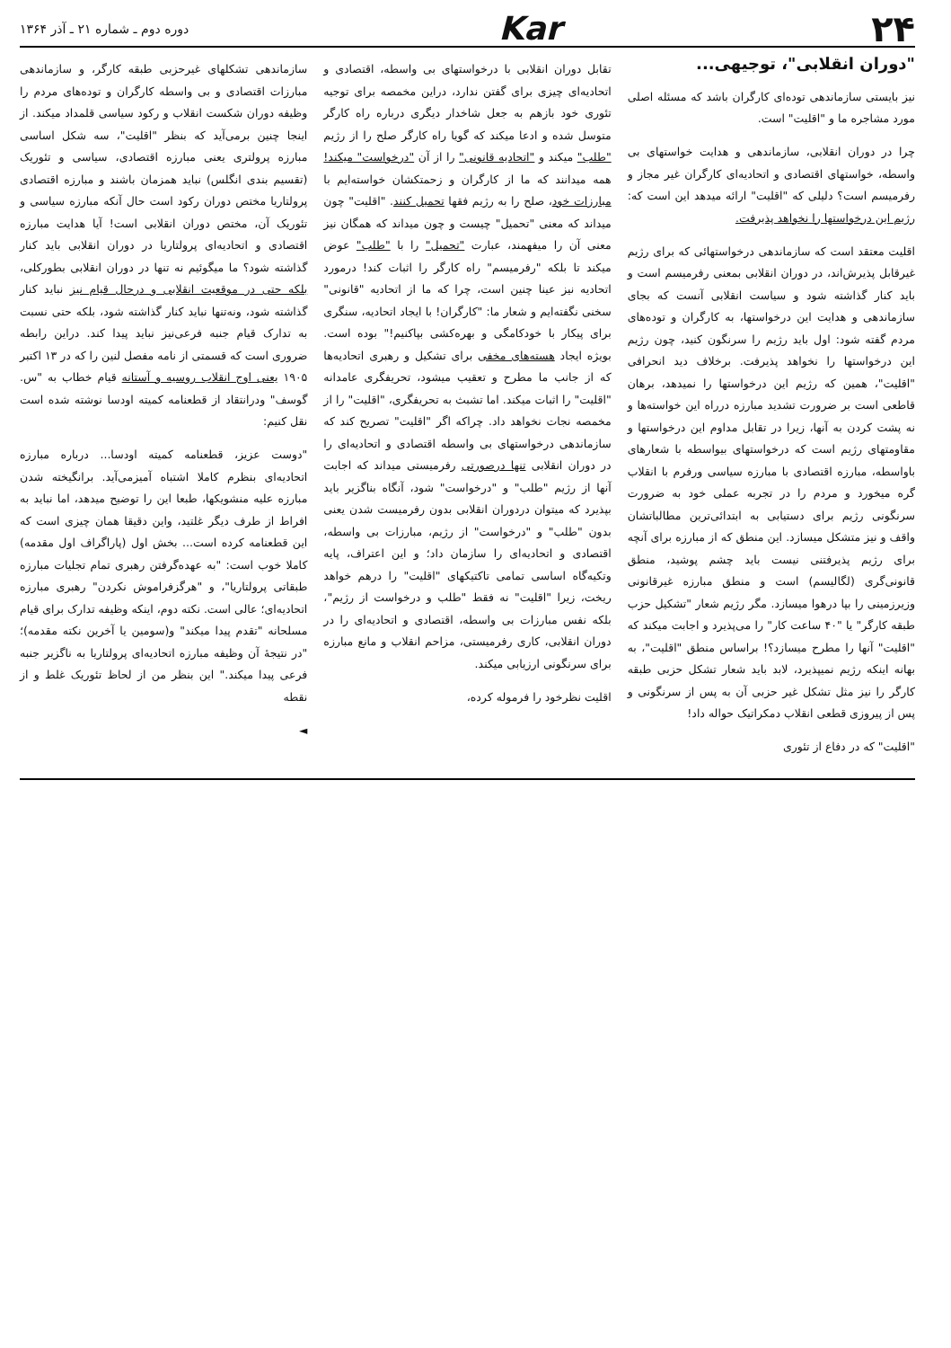۲۴ Kar
دوره دوم ـ شماره ۲۱ ـ آذر ۱۳۶۴
"دوران انقلابی"، توجیهی...
نیز بایستی سازماندهی توده‌ای کارگران باشد که مسئله اصلی مورد مشاجره ما و "اقلیت" است.
چرا در دوران انقلابی، سازماندهی و هدایت خواستهای بی واسطه، خواستهای اقتصادی و اتحادیه‌ای کارگران غیر مجاز و رفرمیسم است؟ دلیلی که "اقلیت" ارائه میدهد این است که: رژیم این درخواستها را نخواهد پذیرفت.
اقلیت معتقد است که سازماندهی درخواستهائی که برای رژیم غیرقابل پذیرش‌اند، در دوران انقلابی بمعنی رفرمیسم است و باید کنار گذاشته شود و سیاست انقلابی آنست که بجای سازماندهی و هدایت این درخواستها، به کارگران و توده‌های مردم گفته شود: اول باید رژیم را سرنگون کنید، چون رژیم این درخواستها را نخواهد پذیرفت. برخلاف دید انحرافی "اقلیت"، همین که رژیم این درخواستها را نمیدهد، برهان قاطعی است بر ضرورت تشدید مبارزه درراه این خواسته‌ها و نه پشت کردن به آنها، زیرا در تقابل مداوم این درخواستها و مقاومتهای رژیم است که درخواستهای بیواسطه با شعارهای باواسطه، مبارزه اقتصادی با مبارزه سیاسی ورفرم با انقلاب گره میخورد و مردم را در تجربه عملی خود به ضرورت سرنگونی رژیم برای دستیابی به ابتدائی‌ترین مطالباتشان واقف و نیز متشکل میسازد. این منطق که از مبارزه برای آنچه برای رژیم پذیرفتنی نیست باید چشم پوشید، منطق قانونی‌گری (لگالیسم) است و منطق مبارزه غیرقانونی وزیرزمینی را بپا درهوا میسازد. مگر رژیم شعار "تشکیل حزب طبقه کارگر" یا "۴۰ ساعت کار" را می‌پذیرد و اجابت میکند که "اقلیت" آنها را مطرح میسازد؟! براساس منطق "اقلیت"، به بهانه اینکه رژیم نمیپذیرد، لابد باید شعار تشکل حزبی طبقه کارگر را نیز مثل تشکل غیر حزبی آن به پس از سرنگونی و پس از پیروزی قطعی انقلاب دمکراتیک حواله داد!
"اقلیت" که در دفاع از تئوری
تقابل دوران انقلابی با درخواستهای بی واسطه، اقتصادی و اتحادیه‌ای چیزی برای گفتن ندارد، دراین مخمصه برای توجیه تئوری خود بازهم به جعل شاخدار دیگری درباره راه کارگر متوسل شده و ادعا میکند که گویا راه کارگر صلح را از رژیم "طلب" میکند و "اتحادیه قانونی" را از آن "درخواست" میکند! همه میدانند که ما از کارگران و زحمتکشان خواسته‌ایم با مبارزات خود، صلح را به رژیم فقها تحمیل کنند. "اقلیت" چون میداند که معنی "تحمیل" چیست و چون میداند که همگان نیز معنی آن را میفهمند، عبارت "تحمیل" را با "طلب" عوض میکند تا بلکه "رفرمیسم" راه کارگر را اثبات کند! درمورد اتحادیه نیز عینا چنین است، چرا که ما از اتحادیه "قانونی" سخنی نگفته‌ایم و شعار ما: "کارگران! با ایجاد اتحادیه، سنگری برای پیکار با خودکامگی و بهره‌کشی بپاکنیم!" بوده است. بویژه ایجاد هسته‌های مخفی برای تشکیل و رهبری اتحادیه‌ها که از جانب ما مطرح و تعقیب میشود، تحریفگری عامدانه "اقلیت" را اثبات میکند. اما تشبث به تحریفگری، "اقلیت" را از مخمصه نجات نخواهد داد. چراکه اگر "اقلیت" تصریح کند که سازماندهی درخواستهای بی واسطه اقتصادی و اتحادیه‌ای را در دوران انقلابی تنها درصورتی رفرمیستی میداند که اجابت آنها از رژیم "طلب" و "درخواست" شود، آنگاه بناگزیر باید بپذیرد که میتوان دردوران انقلابی بدون رفرمیست شدن یعنی بدون "طلب" و "درخواست" از رژیم، مبارزات بی واسطه، اقتصادی و اتحادیه‌ای را سازمان داد؛ و این اعتراف، پایه وتکیه‌گاه اساسی تمامی تاکتیکهای "اقلیت" را درهم خواهد ریخت، زیرا "اقلیت" نه فقط "طلب و درخواست از رژیم"، بلکه نفس مبارزات بی واسطه، اقتصادی و اتحادیه‌ای را در دوران انقلابی، کاری رفرمیستی، مزاحم انقلاب و مانع مبارزه برای سرنگونی ارزیابی میکند.
اقلیت نظرخود را فرموله کرده،
سازماندهی تشکلهای غیرحزبی طبقه کارگر، و سازماندهی مبارزات اقتصادی و بی واسطه کارگران و توده‌های مردم را وظیفه دوران شکست انقلاب و رکود سیاسی قلمداد میکند. از اینجا چنین برمی‌آید که بنظر "اقلیت"، سه شکل اساسی مبارزه پرولتری یعنی مبارزه اقتصادی، سیاسی و تئوریک (تقسیم بندی انگلس) نباید همزمان باشند و مبارزه اقتصادی پرولتاریا مختص دوران رکود است حال آنکه مبارزه سیاسی و تئوریک آن، مختص دوران انقلابی است! آیا هدایت مبارزه اقتصادی و اتحادیه‌ای پرولتاریا در دوران انقلابی باید کنار گذاشته شود؟ ما میگوئیم نه تنها در دوران انقلابی بطورکلی، بلکه حتی در موقعیت انقلابی و درحال قیام نیز نباید کنار گذاشته شود، ونه‌تنها نباید کنار گذاشته شود، بلکه حتی نسبت به تدارک قیام جنبه فرعی‌نیز نباید پیدا کند. دراین رابطه ضروری است که قسمتی از نامه مفصل لنین را که در ۱۳ اکتبر ۱۹۰۵ یعنی اوج انقلاب روسیه و آستانه قیام خطاب به "س. گوسف" ودرانتقاد از قطعنامه کمیته اودسا نوشته شده است نقل کنیم:
"دوست عزیز، قطعنامه کمیته اودسا... درباره مبارزه اتحادیه‌ای بنظرم کاملا اشتباه آمیزمی‌آید. برانگیخته شدن مبارزه علیه منشویکها، طبعا این را توضیح میدهد، اما نباید به افراط از طرف دیگر غلتید، واین دقیقا همان چیزی است که این قطعنامه کرده است... بخش اول (پاراگراف اول مقدمه) کاملا خوب است: "به عهده‌گرفتن رهبری تمام تجلیات مبارزه طبقاتی پرولتاریا"، و "هرگزفراموش نکردن" رهبری مبارزه اتحادیه‌ای؛ عالی است. نکته دوم، اینکه وظیفه تدارک برای قیام مسلحانه "تقدم پیدا میکند" و(سومین یا آخرین نکته مقدمه)؛ "در نتیجهٔ آن وظیفه مبارزه اتحادیه‌ای پرولتاریا به ناگزیر جنبه فرعی پیدا میکند." این بنظر من از لحاظ تئوریک غلط و از نقطه
◄